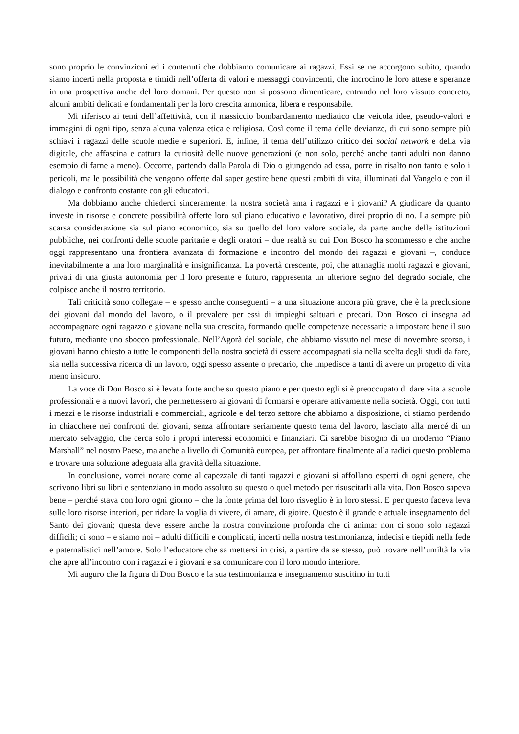sono proprio le convinzioni ed i contenuti che dobbiamo comunicare ai ragazzi. Essi se ne accorgono subito, quando siamo incerti nella proposta e timidi nell’offerta di valori e messaggi convincenti, che incrocino le loro attese e speranze in una prospettiva anche del loro domani. Per questo non si possono dimenticare, entrando nel loro vissuto concreto, alcuni ambiti delicati e fondamentali per la loro crescita armonica, libera e responsabile.
Mi riferisco ai temi dell’affettività, con il massiccio bombardamento mediatico che veicola idee, pseudo-valori e immagini di ogni tipo, senza alcuna valenza etica e religiosa. Così come il tema delle devianze, di cui sono sempre più schiavi i ragazzi delle scuole medie e superiori. E, infine, il tema dell’utilizzo critico dei social network e della via digitale, che affascina e cattura la curiosità delle nuove generazioni (e non solo, perché anche tanti adulti non danno esempio di farne a meno). Occorre, partendo dalla Parola di Dio o giungendo ad essa, porre in risalto non tanto e solo i pericoli, ma le possibilità che vengono offerte dal saper gestire bene questi ambiti di vita, illuminati dal Vangelo e con il dialogo e confronto costante con gli educatori.
Ma dobbiamo anche chiederci sinceramente: la nostra società ama i ragazzi e i giovani? A giudicare da quanto investe in risorse e concrete possibilità offerte loro sul piano educativo e lavorativo, direi proprio di no. La sempre più scarsa considerazione sia sul piano economico, sia su quello del loro valore sociale, da parte anche delle istituzioni pubbliche, nei confronti delle scuole paritarie e degli oratori – due realtà su cui Don Bosco ha scommesso e che anche oggi rappresentano una frontiera avanzata di formazione e incontro del mondo dei ragazzi e giovani –, conduce inevitabilmente a una loro marginalità e insignificanza. La povertà crescente, poi, che attanaglia molti ragazzi e giovani, privati di una giusta autonomia per il loro presente e futuro, rappresenta un ulteriore segno del degrado sociale, che colpisce anche il nostro territorio.
Tali criticità sono collegate – e spesso anche conseguenti – a una situazione ancora più grave, che è la preclusione dei giovani dal mondo del lavoro, o il prevalere per essi di impieghi saltuari e precari. Don Bosco ci insegna ad accompagnare ogni ragazzo e giovane nella sua crescita, formando quelle competenze necessarie a impostare bene il suo futuro, mediante uno sbocco professionale. Nell’Agorà del sociale, che abbiamo vissuto nel mese di novembre scorso, i giovani hanno chiesto a tutte le componenti della nostra società di essere accompagnati sia nella scelta degli studi da fare, sia nella successiva ricerca di un lavoro, oggi spesso assente o precario, che impedisce a tanti di avere un progetto di vita meno insicuro.
La voce di Don Bosco si è levata forte anche su questo piano e per questo egli si è preoccupato di dare vita a scuole professionali e a nuovi lavori, che permettessero ai giovani di formarsi e operare attivamente nella società. Oggi, con tutti i mezzi e le risorse industriali e commerciali, agricole e del terzo settore che abbiamo a disposizione, ci stiamo perdendo in chiacchere nei confronti dei giovani, senza affrontare seriamente questo tema del lavoro, lasciato alla mercé di un mercato selvaggio, che cerca solo i propri interessi economici e finanziari. Ci sarebbe bisogno di un moderno “Piano Marshall” nel nostro Paese, ma anche a livello di Comunità europea, per affrontare finalmente alla radici questo problema e trovare una soluzione adeguata alla gravità della situazione.
In conclusione, vorrei notare come al capezzale di tanti ragazzi e giovani si affollano esperti di ogni genere, che scrivono libri su libri e sentenziano in modo assoluto su questo o quel metodo per risuscitarli alla vita. Don Bosco sapeva bene – perché stava con loro ogni giorno – che la fonte prima del loro risveglio è in loro stessi. E per questo faceva leva sulle loro risorse interiori, per ridare la voglia di vivere, di amare, di gioire. Questo è il grande e attuale insegnamento del Santo dei giovani; questa deve essere anche la nostra convinzione profonda che ci anima: non ci sono solo ragazzi difficili; ci sono – e siamo noi – adulti difficili e complicati, incerti nella nostra testimonianza, indecisi e tiepidi nella fede e paternalistici nell’amore. Solo l’educatore che sa mettersi in crisi, a partire da se stesso, può trovare nell’umiltà la via che apre all’incontro con i ragazzi e i giovani e sa comunicare con il loro mondo interiore.
Mi auguro che la figura di Don Bosco e la sua testimonianza e insegnamento suscitino in tutti